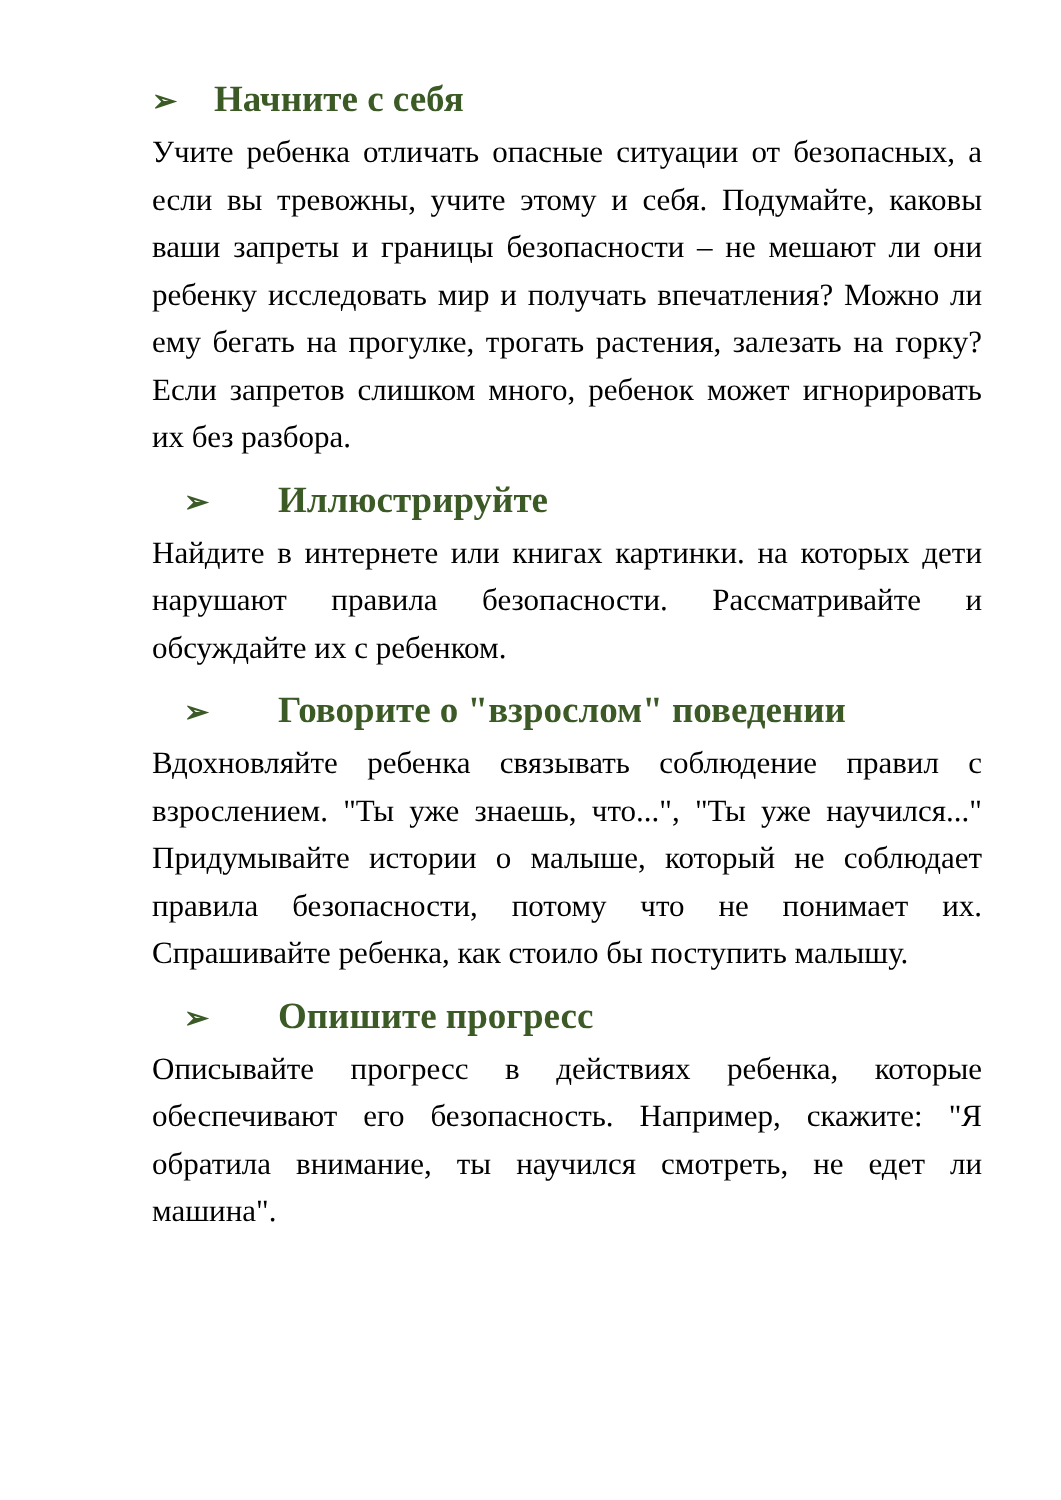➢ Начните с себя
Учите ребенка отличать опасные ситуации от безопасных, а если вы тревожны, учите этому и себя. Подумайте, каковы ваши запреты и границы безопасности – не мешают ли они ребенку исследовать мир и получать впечатления? Можно ли ему бегать на прогулке, трогать растения, залезать на горку? Если запретов слишком много, ребенок может игнорировать их без разбора.
➢ Иллюстрируйте
Найдите в интернете или книгах картинки. на которых дети нарушают правила безопасности. Рассматривайте и обсуждайте их с ребенком.
➢ Говорите о "взрослом" поведении
Вдохновляйте ребенка связывать соблюдение правил с взрослением. "Ты уже знаешь, что...", "Ты уже научился..." Придумывайте истории о малыше, который не соблюдает правила безопасности, потому что не понимает их. Спрашивайте ребенка, как стоило бы поступить малышу.
➢ Опишите прогресс
Описывайте прогресс в действиях ребенка, которые обеспечивают его безопасность. Например, скажите: "Я обратила внимание, ты научился смотреть, не едет ли машина".